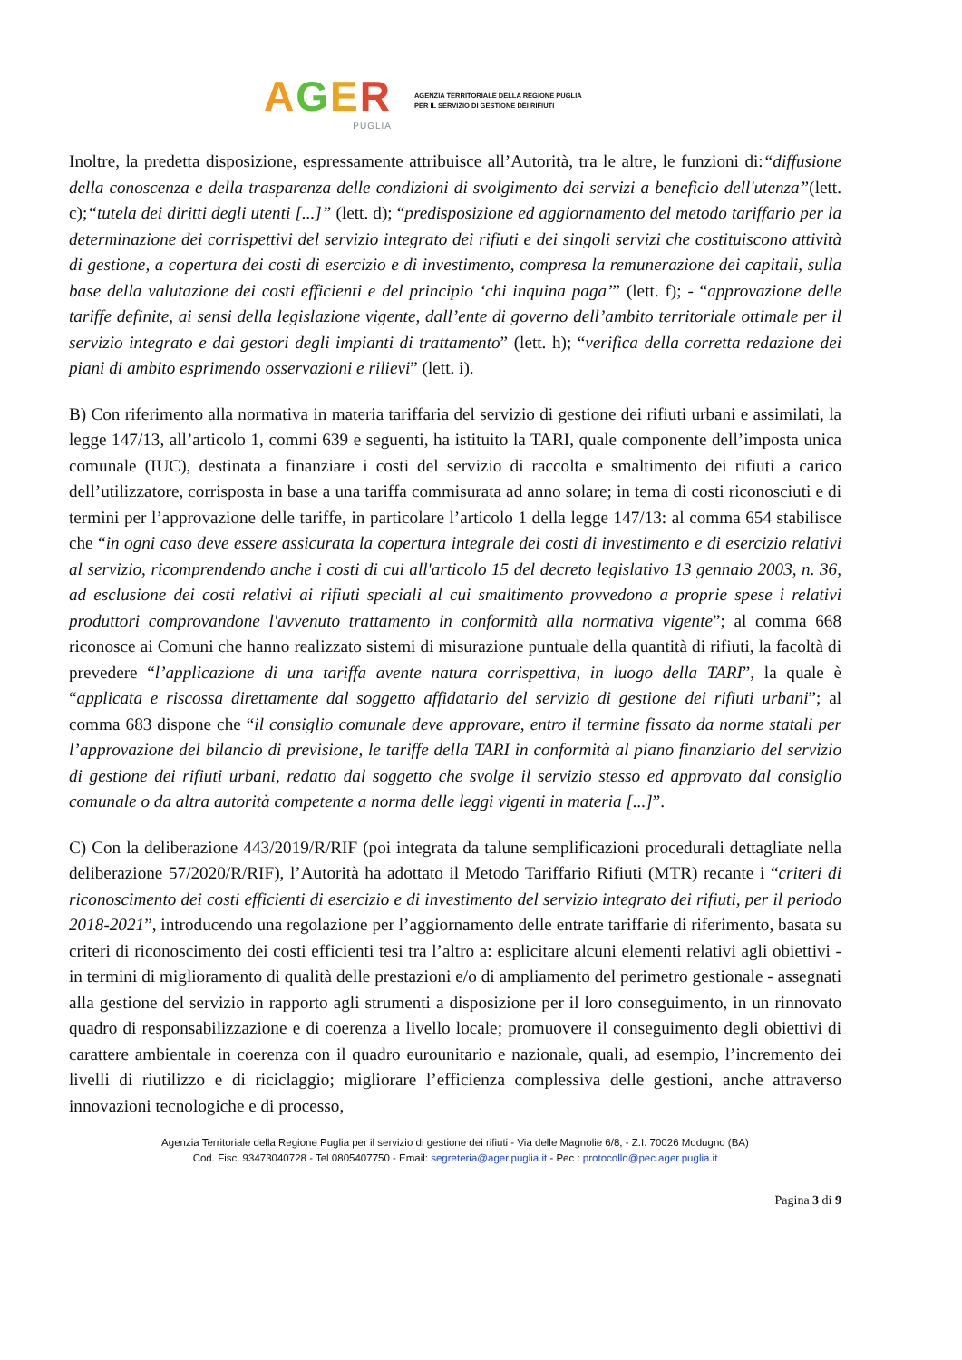AGER
PUGLIA
AGENZIA TERRITORIALE DELLA REGIONE PUGLIA
PER IL SERVIZIO DI GESTIONE DEI RIFIUTI
Inoltre, la predetta disposizione, espressamente attribuisce all’Autorità, tra le altre, le funzioni di:“diffusione della conoscenza e della trasparenza delle condizioni di svolgimento dei servizi a beneficio dell'utenza”(lett. c);“tutela dei diritti degli utenti [...]” (lett. d); “predisposizione ed aggiornamento del metodo tariffario per la determinazione dei corrispettivi del servizio integrato dei rifiuti e dei singoli servizi che costituiscono attività di gestione, a copertura dei costi di esercizio e di investimento, compresa la remunerazione dei capitali, sulla base della valutazione dei costi efficienti e del principio ‘chi inquina paga’” (lett. f); - “approvazione delle tariffe definite, ai sensi della legislazione vigente, dall’ente di governo dell’ambito territoriale ottimale per il servizio integrato e dai gestori degli impianti di trattamento” (lett. h); “verifica della corretta redazione dei piani di ambito esprimendo osservazioni e rilievi” (lett. i).
B) Con riferimento alla normativa in materia tariffaria del servizio di gestione dei rifiuti urbani e assimilati, la legge 147/13, all’articolo 1, commi 639 e seguenti, ha istituito la TARI, quale componente dell’imposta unica comunale (IUC), destinata a finanziare i costi del servizio di raccolta e smaltimento dei rifiuti a carico dell’utilizzatore, corrisposta in base a una tariffa commisurata ad anno solare; in tema di costi riconosciuti e di termini per l’approvazione delle tariffe, in particolare l’articolo 1 della legge 147/13: al comma 654 stabilisce che “in ogni caso deve essere assicurata la copertura integrale dei costi di investimento e di esercizio relativi al servizio, ricomprendendo anche i costi di cui all'articolo 15 del decreto legislativo 13 gennaio 2003, n. 36, ad esclusione dei costi relativi ai rifiuti speciali al cui smaltimento provvedono a proprie spese i relativi produttori comprovandone l'avvenuto trattamento in conformità alla normativa vigente”; al comma 668 riconosce ai Comuni che hanno realizzato sistemi di misurazione puntuale della quantità di rifiuti, la facoltà di prevedere “l’applicazione di una tariffa avente natura corrispettiva, in luogo della TARI”, la quale è “applicata e riscossa direttamente dal soggetto affidatario del servizio di gestione dei rifiuti urbani”; al comma 683 dispone che “il consiglio comunale deve approvare, entro il termine fissato da norme statali per l’approvazione del bilancio di previsione, le tariffe della TARI in conformità al piano finanziario del servizio di gestione dei rifiuti urbani, redatto dal soggetto che svolge il servizio stesso ed approvato dal consiglio comunale o da altra autorità competente a norma delle leggi vigenti in materia [...]”.
C) Con la deliberazione 443/2019/R/RIF (poi integrata da talune semplificazioni procedurali dettagliate nella deliberazione 57/2020/R/RIF), l’Autorità ha adottato il Metodo Tariffario Rifiuti (MTR) recante i “criteri di riconoscimento dei costi efficienti di esercizio e di investimento del servizio integrato dei rifiuti, per il periodo 2018-2021”, introducendo una regolazione per l’aggiornamento delle entrate tariffarie di riferimento, basata su criteri di riconoscimento dei costi efficienti tesi tra l’altro a: esplicitare alcuni elementi relativi agli obiettivi - in termini di miglioramento di qualità delle prestazioni e/o di ampliamento del perimetro gestionale - assegnati alla gestione del servizio in rapporto agli strumenti a disposizione per il loro conseguimento, in un rinnovato quadro di responsabilizzazione e di coerenza a livello locale; promuovere il conseguimento degli obiettivi di carattere ambientale in coerenza con il quadro eurounitario e nazionale, quali, ad esempio, l’incremento dei livelli di riutilizzo e di riciclaggio; migliorare l’efficienza complessiva delle gestioni, anche attraverso innovazioni tecnologiche e di processo,
Agenzia Territoriale della Regione Puglia per il servizio di gestione dei rifiuti - Via delle Magnolie 6/8, - Z.I. 70026 Modugno (BA)
Cod. Fisc. 93473040728 - Tel 0805407750 - Email: segreteria@ager.puglia.it - Pec : protocollo@pec.ager.puglia.it
Pagina 3 di 9